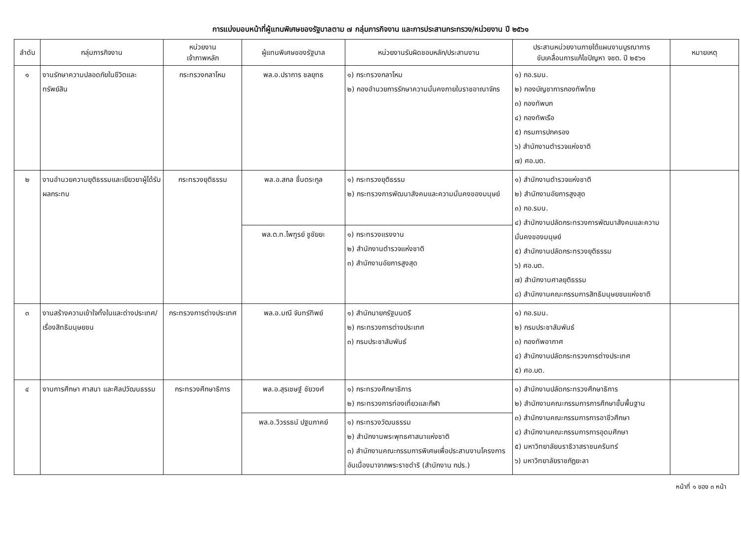การแบ่งมอบหน้าที่ผู้แทนพิเศษของรัฐบาลตาม ๗ กลุ่มภารกิจงาน และการประสานกระทรวง/หน่วยงาน ปี ๒๕๖๑
| ลำดับ | กลุ่มภารกิจงาน | หน่วยงาน เจ้าภาพหลัก | ผู้แทนพิเศษของรัฐบาล | หน่วยงานรับผิดชอบหลัก/ประสานงาน | ประสานหน่วยงานภายใต้แผนงานบูรณาการ ขับเคลื่อนการแก้ไขปัญหา จชต. ปี ๒๕๖๑ | หมายเหตุ |
| --- | --- | --- | --- | --- | --- | --- |
| ๑ | งานรักษาความปลอดภัยในชีวิตและทรัพย์สิน | กระทรวงกลาโหม | พล.อ.ปราการ ชลยุทธ | ๑) กระทรวงกลาโหม ๒) กองอำนวยการรักษาความมั่นคงภายในราชอาณาจักร | ๑) กอ.รมน. ๒) กองบัญชาการกองทัพไทย ๓) กองทัพบก ๔) กองทัพเรือ ๕) กรมการปกครอง ๖) สำนักงานตำรวจแห่งชาติ ๗) ศอ.บต. | |
| ๒ | งานอำนวยความยุติธรรมและเยียวยาผู้ได้รับผลกระทบ | กระทรวงยุติธรรม | พล.อ.สกล ชื่นตระกูล | ๑) กระทรวงยุติธรรม ๒) กระทรวงการพัฒนาสังคมและความมั่นคงของมนุษย์ | ๑) สำนักงานตำรวจแห่งชาติ ๒) สำนักงานอัยการสูงสุด ๓) กอ.รมน. ๔) สำนักงานปลัดกระทรวงการพัฒนาสังคมและความมั่นคงของมนุษย์ ๕) สำนักงานปลัดกระทรวงยุติธรรม ๖) ศอ.บต. ๗) สำนักงานศาลยุติธรรม ๘) สำนักงานคณะกรรมการสิทธิมนุษยชนแห่งชาติ | |
| | | | พล.ต.ท.ไพฑูรย์ ชูชัยยะ | ๑) กระทรวงแรงงาน ๒) สำนักงานตำรวจแห่งชาติ ๓) สำนักงานอัยการสูงสุด | | |
| ๓ | งานสร้างความเข้าใจทั้งในและต่างประเทศ/เรื่องสิทธิมนุษยชน | กระทรวงการต่างประเทศ | พล.อ.มณี จันทร์ทิพย์ | ๑) สำนักนายกรัฐมนตรี ๒) กระทรวงการต่างประเทศ ๓) กรมประชาสัมพันธ์ | ๑) กอ.รมน. ๒) กรมประชาสัมพันธ์ ๓) กองทัพอากาศ ๔) สำนักงานปลัดกระทรวงการต่างประเทศ ๕) ศอ.บต. | |
| ๔ | งานการศึกษา ศาสนา และศิลปวัฒนธรรม | กระทรวงศึกษาธิการ | พล.อ.สุรเชษฐ์ ชัยวงศ์ | ๑) กระทรวงศึกษาธิการ ๒) กระทรวงการท่องเที่ยวและกีฬา | ๑) สำนักงานปลัดกระทรวงศึกษาธิการ ๒) สำนักงานคณะกรรมการการศึกษาขั้นพื้นฐาน ๓) สำนักงานคณะกรรมการการอาชีวศึกษา ๔) สำนักงานคณะกรรมการการอุดมศึกษา ๕) มหาวิทยาลัยนราธิวาสราชนครินทร์ ๖) มหาวิทยาลัยราชภัฏยะลา | |
| | | | พล.อ.วิวรรธน์ ปฐมภาคย์ | ๑) กระทรวงวัฒนธรรม ๒) สำนักงานพระพุทธศาสนาแห่งชาติ ๓) สำนักงานคณะกรรมการพิเศษเพื่อประสานงานโครงการอันเนื่องมาจากพระราชดำริ (สำนักงาน กปร.) | | |
หน้าที่ ๑ ของ ๓ หน้า